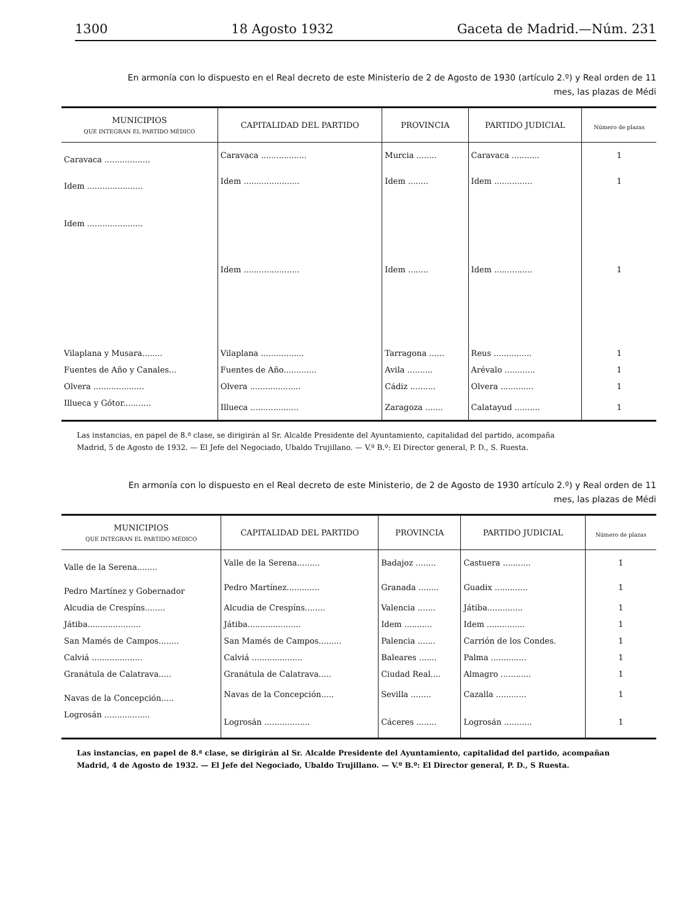1300 18 Agosto 1932 Gaceta de Madrid.—Núm. 231
En armonía con lo dispuesto en el Real decreto de este Ministerio de 2 de Agosto de 1930 (artículo 2.º) y Real orden de 11
mes, las plazas de Médi
| MUNICIPIOS QUE INTEGRAN EL PARTIDO MÉDICO | CAPITALIDAD DEL PARTIDO | PROVINCIA | PARTIDO JUDICIAL | Número de plazas |
| --- | --- | --- | --- | --- |
| Caravaca .................. | Caravaca .................. | Murcia ........ | Caravaca ........... | 1 |
| Idem ...................... | Idem ...................... | Idem ........ | Idem ............... | 1 |
| Idem ...................... | Idem ...................... | Idem ........ | Idem ............... | 1 |
| Vilaplana y Musara........ | Vilaplana ................. | Tarragona ...... | Reus ............... | 1 |
| Fuentes de Año y Canales... | Fuentes de Año............. | Avila .......... | Arévalo ............ | 1 |
| Olvera .................... | Olvera .................... | Cádiz .......... | Olvera ............. | 1 |
| Illueca y Gótor........... | Illueca ................... | Zaragoza ....... | Calatayud .......... | 1 |
Las instancias, en papel de 8.ª clase, se dirigirán al Sr. Alcalde Presidente del Ayuntamiento, capitalidad del partido, acompaña
Madrid, 5 de Agosto de 1932. — El Jefe del Negociado, Ubaldo Trujillano. — V.º B.º: El Director general, P. D., S. Ruesta.
En armonía con lo dispuesto en el Real decreto de este Ministerio, de 2 de Agosto de 1930 artículo 2.º) y Real orden de 11
mes, las plazas de Médi
| MUNICIPIOS QUE INTEGRAN EL PARTIDO MÉDICO | CAPITALIDAD DEL PARTIDO | PROVINCIA | PARTIDO JUDICIAL | Número de plazas |
| --- | --- | --- | --- | --- |
| Valle de la Serena........ | Valle de la Serena......... | Badajoz ........ | Castuera ........... | 1 |
| Pedro Martínez y Gobernador | Pedro Martínez............. | Granada ........ | Guadix ............. | 1 |
| Alcudia de Crespíns........ | Alcudia de Crespíns........ | Valencia ....... | Játiba.............. | 1 |
| Játiba..................... | Játiba..................... | Idem ........... | Idem ............... | 1 |
| San Mamés de Campos........ | San Mamés de Campos......... | Palencia ....... | Carrión de los Condes. | 1 |
| Calviá .................... | Calviá .................... | Baleares ....... | Palma .............. | 1 |
| Granátula de Calatrava..... | Granátula de Calatrava..... | Ciudad Real.... | Almagro ............ | 1 |
| Navas de la Concepción..... | Navas de la Concepción..... | Sevilla ........ | Cazalla ............ | 1 |
| Logrosán .................. | Logrosán .................. | Cáceres ........ | Logrosán ........... | 1 |
Las instancias, en papel de 8.ª clase, se dirigirán al Sr. Alcalde Presidente del Ayuntamiento, capitalidad del partido, acompañan
Madrid, 4 de Agosto de 1932. — El Jefe del Negociado, Ubaldo Trujillano. — V.º B.º: El Director general, P. D., S Ruesta.